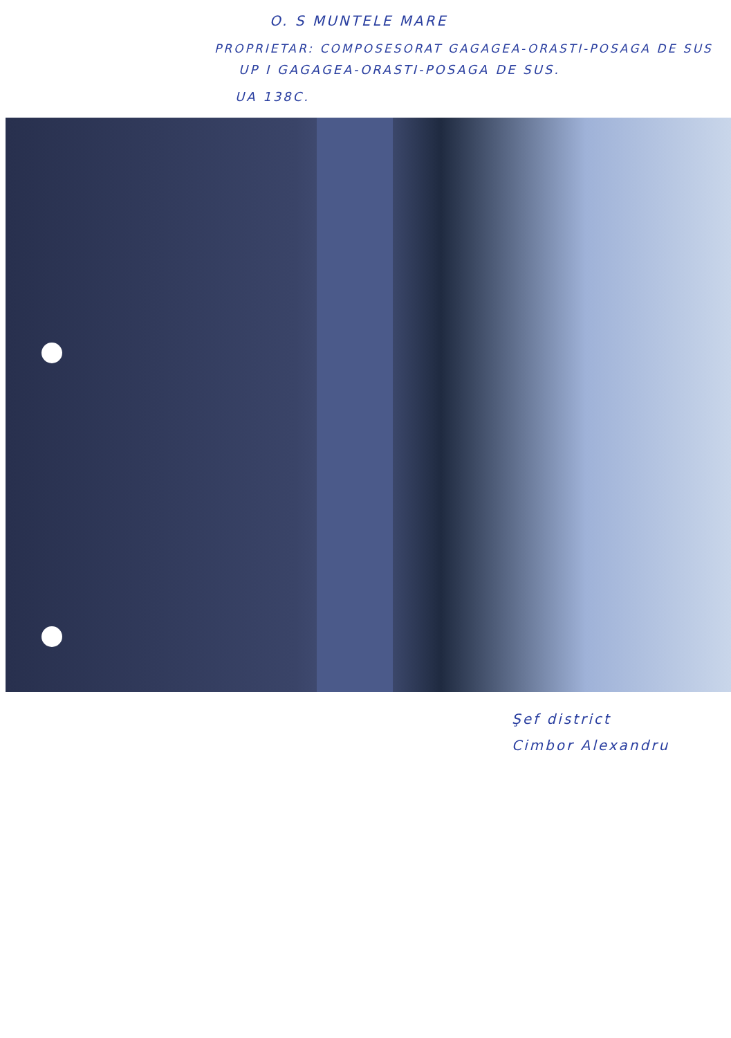O. S MUNTELE MARE
PROPRIETAR: COMPOSESORAT GAGAGEA-ORASTI-POSAGA DE SUS
UP I GAGAGEA-ORASTI-POSAGA DE SUS.
UA 138C.
Şef district
Cimbor Alexandru